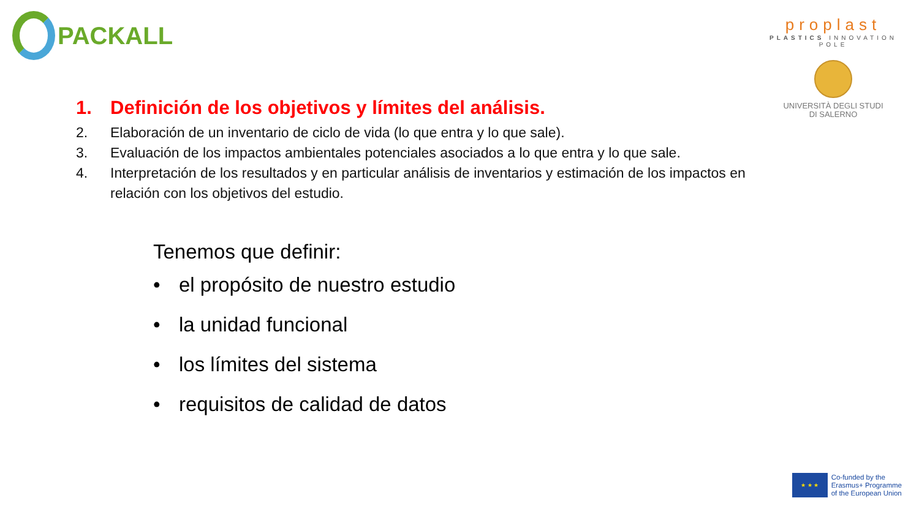PACKALL
proplast
PLASTICS INNOVATION POLE
UNIVERSITÀ DEGLI STUDI
DI SALERNO
1. Definición de los objetivos y límites del análisis.
2. Elaboración de un inventario de ciclo de vida (lo que entra y lo que sale).
3. Evaluación de los impactos ambientales potenciales asociados a lo que entra y lo que sale.
4. Interpretación de los resultados y en particular análisis de inventarios y estimación de los impactos en relación con los objetivos del estudio.
Tenemos que definir:
• el propósito de nuestro estudio
• la unidad funcional
• los límites del sistema
• requisitos de calidad de datos
★ ★ ★
Co-funded by the
Erasmus+ Programme
of the European Union